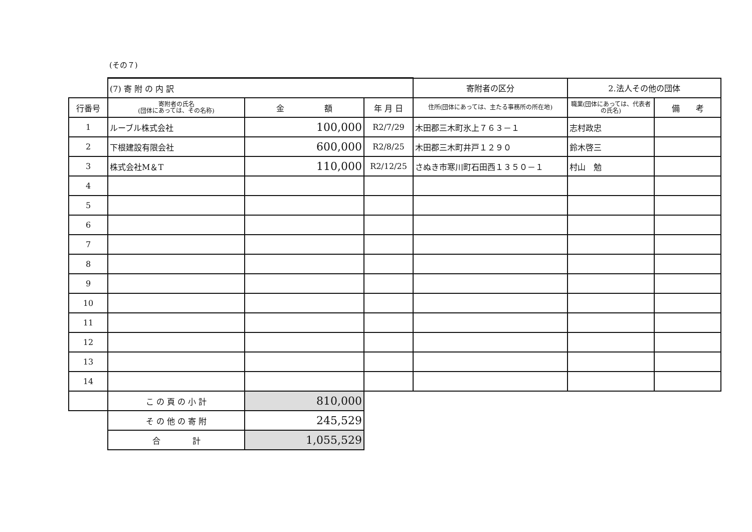(その７)
| | (7) 寄 附 の 内 訳 | | | 寄附者の区分 | 2.法人その他の団体 | |
| 行番号 | 寄附者の氏名 (団体にあっては、その名称) | 金 額 | 年 月 日 | 住所(団体にあっては、主たる事務所の所在地) | 職業(団体にあっては、代表者の氏名) | 備 考 |
| 1 | ルーブル株式会社 | 100,000 | R2/7/29 | 木田郡三木町氷上７６３－１ | 志村政忠 | |
| 2 | 下根建設有限会社 | 600,000 | R2/8/25 | 木田郡三木町井戸１２９０ | 鈴木啓三 | |
| 3 | 株式会社M＆T | 110,000 | R2/12/25 | さぬき市寒川町石田西１３５０－１ | 村山 勉 | |
| 4 | | | | | | |
| 5 | | | | | | |
| 6 | | | | | | |
| 7 | | | | | | |
| 8 | | | | | | |
| 9 | | | | | | |
| 10 | | | | | | |
| 11 | | | | | | |
| 12 | | | | | | |
| 13 | | | | | | |
| 14 | | | | | | |
| | こ の 頁 の 小 計 | 810,000 | | | | |
| | そ の 他 の 寄 附 | 245,529 | | | | |
| | 合 計 | 1,055,529 | | | | |